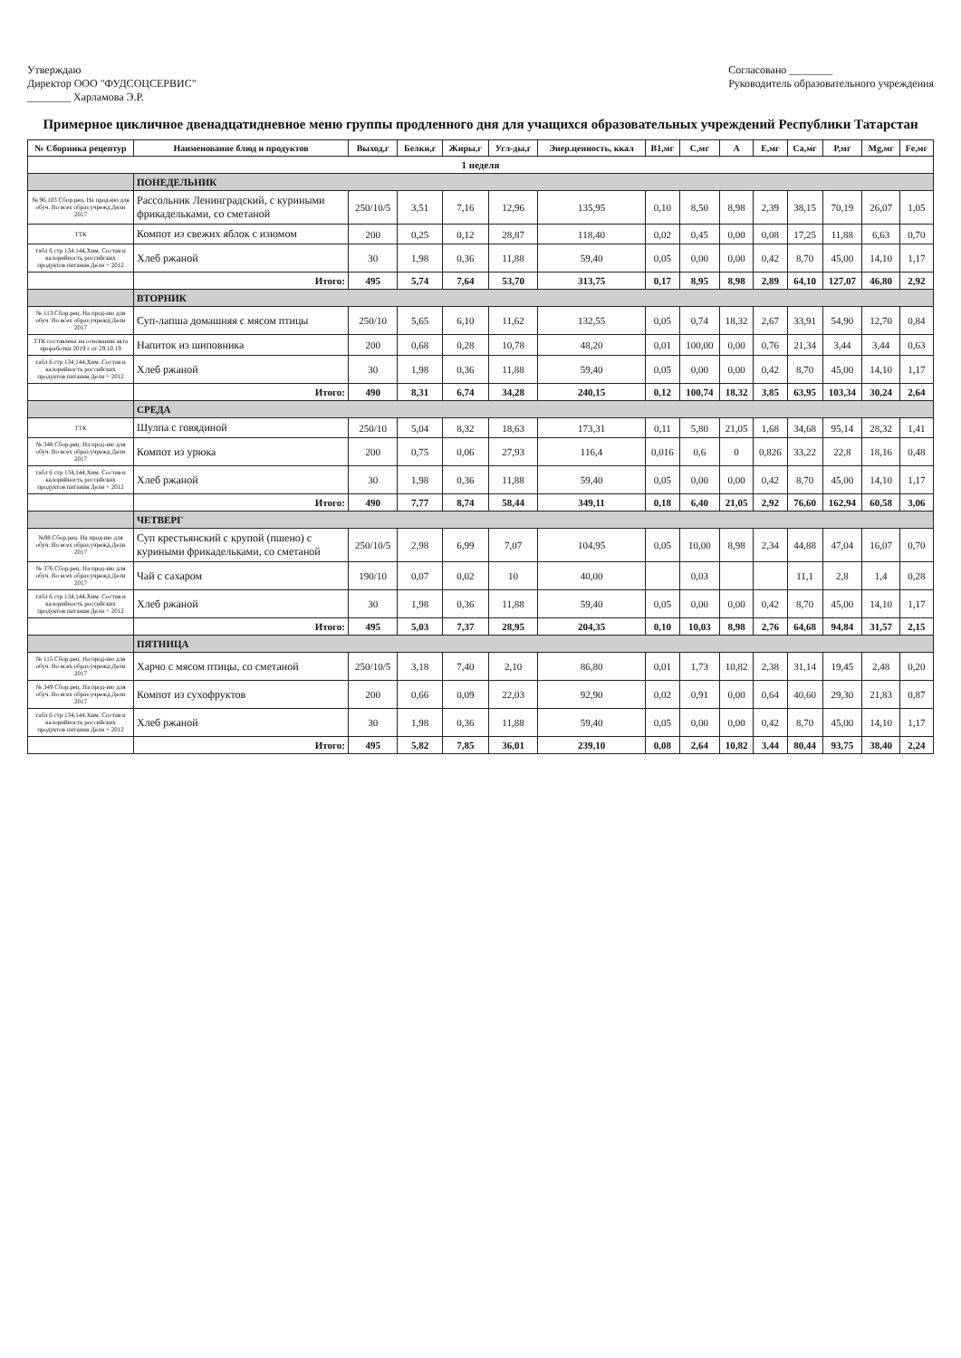Утверждаю
Директор ООО "ФУДСОЦСЕРВИС"
________ Харламова Э.Р.
Согласовано ________
Руководитель образовательного учреждения
Примерное цикличное двенадцатидневное меню группы продленного дня для учащихся образовательных учреждений Республики Татарстан
| № Сборника рецептур | Наименование блюд и продуктов | Выход,г | Белки,г | Жиры,г | Угл-ды,г | Энер.ценность, ккал | B1,мг | C,мг | A | E,мг | Ca,мг | P,мг | Mg,мг | Fe,мг |
| --- | --- | --- | --- | --- | --- | --- | --- | --- | --- | --- | --- | --- | --- | --- |
| 1 неделя | | | | | | | | | | | | | | |
| | ПОНЕДЕЛЬНИК | | | | | | | | | | | | | |
| № 96,103 Сбор.рец. На прод-ию для обуч. Во всех образ.учрежд.Дели 2017 | Рассольник Ленинградский, с куриными фрикадельками, со сметаной | 250/10/5 | 3,51 | 7,16 | 12,96 | 135,95 | 0,10 | 8,50 | 8,98 | 2,39 | 38,15 | 70,19 | 26,07 | 1,05 |
| ТТК | Компот из свежих яблок с изюмом | 200 | 0,25 | 0,12 | 28,87 | 118,40 | 0,02 | 0,45 | 0,00 | 0,08 | 17,25 | 11,88 | 6,63 | 0,70 |
| табл 6 стр 134,144,Хим. Состав и калорийность российских продуктов питания Дели + 2012 | Хлеб ржаной | 30 | 1,98 | 0,36 | 11,88 | 59,40 | 0,05 | 0,00 | 0,00 | 0,42 | 8,70 | 45,00 | 14,10 | 1,17 |
| | Итого: | 495 | 5,74 | 7,64 | 53,70 | 313,75 | 0,17 | 8,95 | 8,98 | 2,89 | 64,10 | 127,07 | 46,80 | 2,92 |
| | ВТОРНИК | | | | | | | | | | | | | |
| № 113 Сбор.рец. На прод-ию для обуч. Во всех образ.учрежд.Дели 2017 | Суп-лапша домашняя с мясом птицы | 250/10 | 5,65 | 6,10 | 11,62 | 132,55 | 0,05 | 0,74 | 18,32 | 2,67 | 33,91 | 54,90 | 12,70 | 0,84 |
| ТТК составлена на основании акта проработки 2019 г от 29.10.19 | Напиток из шиповника | 200 | 0,68 | 0,28 | 10,78 | 48,20 | 0,01 | 100,00 | 0,00 | 0,76 | 21,34 | 3,44 | 3,44 | 0,63 |
| табл 6 стр 134,144,Хим. Состав и калорийность российских продуктов питания Дели + 2012 | Хлеб ржаной | 30 | 1,98 | 0,36 | 11,88 | 59,40 | 0,05 | 0,00 | 0,00 | 0,42 | 8,70 | 45,00 | 14,10 | 1,17 |
| | Итого: | 490 | 8,31 | 6,74 | 34,28 | 240,15 | 0,12 | 100,74 | 18,32 | 3,85 | 63,95 | 103,34 | 30,24 | 2,64 |
| | СРЕДА | | | | | | | | | | | | | |
| ТТК | Шулпа с говядиной | 250/10 | 5,04 | 8,32 | 18,63 | 173,31 | 0,11 | 5,80 | 21,05 | 1,68 | 34,68 | 95,14 | 28,32 | 1,41 |
| № 348 Сбор.рец. На прод-ию для обуч. Во всех образ.учрежд.Дели 2017 | Компот из урюка | 200 | 0,75 | 0,06 | 27,93 | 116,4 | 0,016 | 0,6 | 0 | 0,826 | 33,22 | 22,8 | 18,16 | 0,48 |
| табл 6 стр 134,144,Хим. Состав и калорийность российских продуктов питания Дели + 2012 | Хлеб ржаной | 30 | 1,98 | 0,36 | 11,88 | 59,40 | 0,05 | 0,00 | 0,00 | 0,42 | 8,70 | 45,00 | 14,10 | 1,17 |
| | Итого: | 490 | 7,77 | 8,74 | 58,44 | 349,11 | 0,18 | 6,40 | 21,05 | 2,92 | 76,60 | 162,94 | 60,58 | 3,06 |
| | ЧЕТВЕРГ | | | | | | | | | | | | | |
| №98 Сбор.рец. На прод-ию для обуч. Во всех образ.учрежд.Дели 2017 | Суп крестьянский с крупой (пшено) с куриными фрикадельками, со сметаной | 250/10/5 | 2,98 | 6,99 | 7,07 | 104,95 | 0,05 | 10,00 | 8,98 | 2,34 | 44,88 | 47,04 | 16,07 | 0,70 |
| № 376 Сбор.рец. На прод-ию для обуч. Во всех образ.учрежд.Дели 2017 | Чай с сахаром | 190/10 | 0,07 | 0,02 | 10 | 40,00 | | 0,03 | | | 11,1 | 2,8 | 1,4 | 0,28 |
| табл 6 стр 134,144,Хим. Состав и калорийность российских продуктов питания Дели + 2012 | Хлеб ржаной | 30 | 1,98 | 0,36 | 11,88 | 59,40 | 0,05 | 0,00 | 0,00 | 0,42 | 8,70 | 45,00 | 14,10 | 1,17 |
| | Итого: | 495 | 5,03 | 7,37 | 28,95 | 204,35 | 0,10 | 10,03 | 8,98 | 2,76 | 64,68 | 94,84 | 31,57 | 2,15 |
| | ПЯТНИЦА | | | | | | | | | | | | | |
| № 115 Сбор.рец. На прод-ию для обуч. Во всех образ.учрежд.Дели 2017 | Харчо с мясом птицы, со сметаной | 250/10/5 | 3,18 | 7,40 | 2,10 | 86,80 | 0,01 | 1,73 | 10,82 | 2,38 | 31,14 | 19,45 | 2,48 | 0,20 |
| № 349 Сбор.рец. На прод-ию для обуч. Во всех образ.учрежд.Дели 2017 | Компот из сухофруктов | 200 | 0,66 | 0,09 | 22,03 | 92,90 | 0,02 | 0,91 | 0,00 | 0,64 | 40,60 | 29,30 | 21,83 | 0,87 |
| табл 6 стр 134,144,Хим. Состав и калорийность российских продуктов питания Дели + 2012 | Хлеб ржаной | 30 | 1,98 | 0,36 | 11,88 | 59,40 | 0,05 | 0,00 | 0,00 | 0,42 | 8,70 | 45,00 | 14,10 | 1,17 |
| | Итого: | 495 | 5,82 | 7,85 | 36,01 | 239,10 | 0,08 | 2,64 | 10,82 | 3,44 | 80,44 | 93,75 | 38,40 | 2,24 |